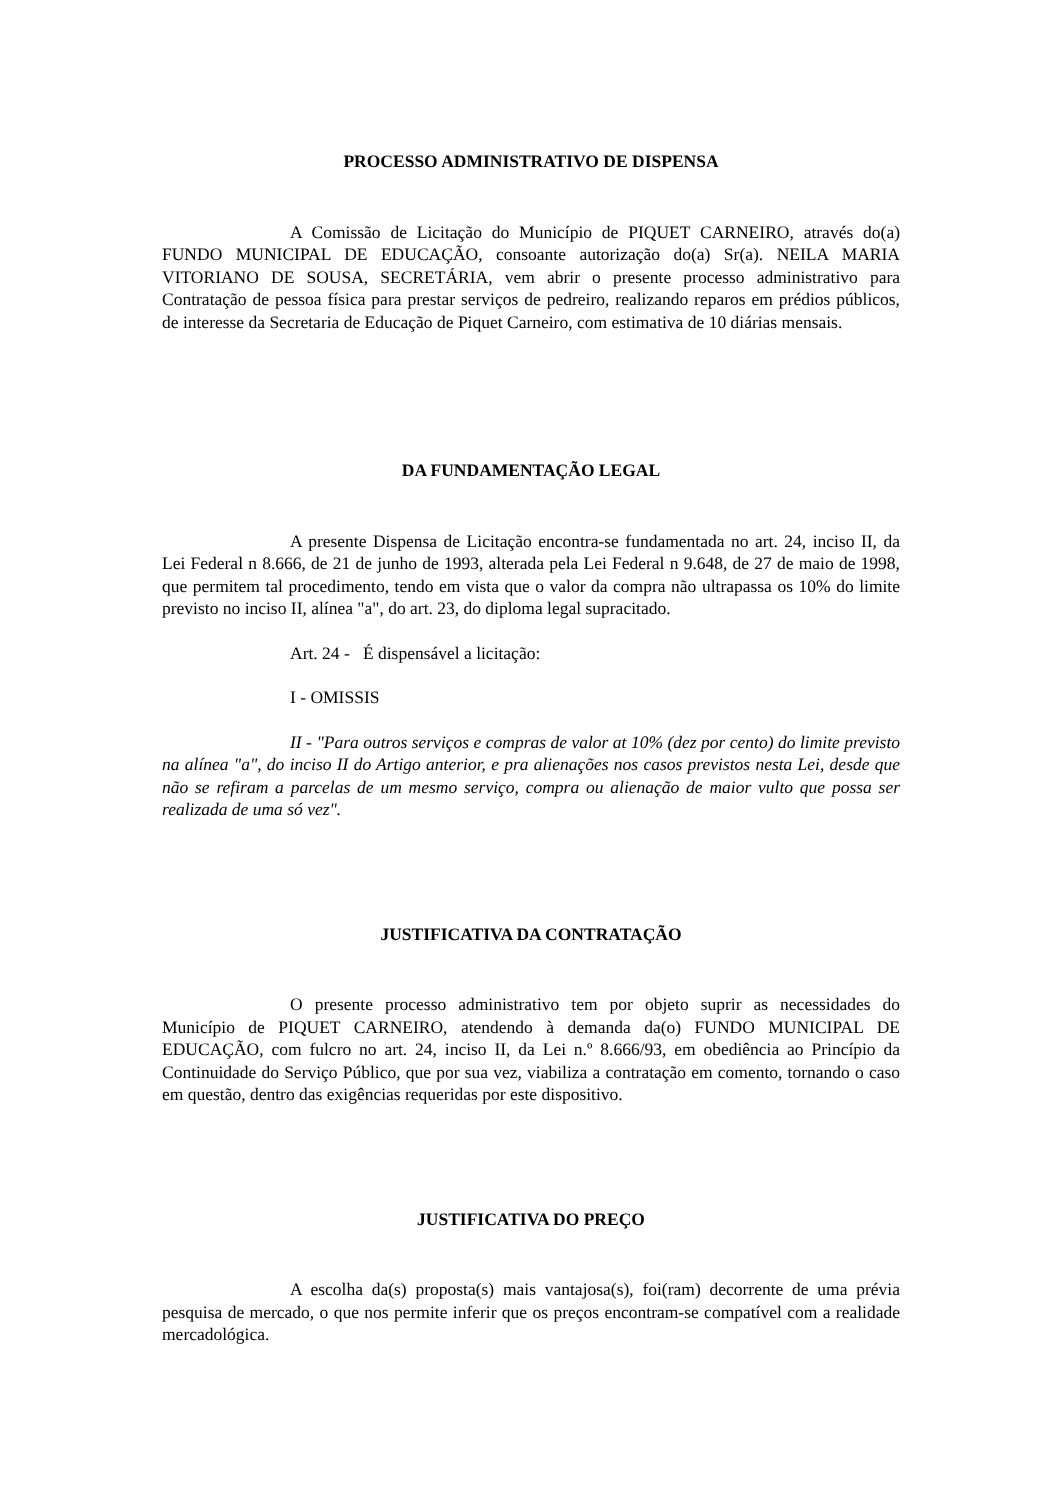PROCESSO ADMINISTRATIVO DE DISPENSA
A Comissão de Licitação do Município de PIQUET CARNEIRO, através do(a) FUNDO MUNICIPAL DE EDUCAÇÃO, consoante autorização do(a) Sr(a). NEILA MARIA VITORIANO DE SOUSA, SECRETÁRIA, vem abrir o presente processo administrativo para Contratação de pessoa física para prestar serviços de pedreiro, realizando reparos em prédios públicos, de interesse da Secretaria de Educação de Piquet Carneiro, com estimativa de 10 diárias mensais.
DA FUNDAMENTAÇÃO LEGAL
A presente Dispensa de Licitação encontra-se fundamentada no art. 24, inciso II, da Lei Federal n 8.666, de 21 de junho de 1993, alterada pela Lei Federal n 9.648, de 27 de maio de 1998, que permitem tal procedimento, tendo em vista que o valor da compra não ultrapassa os 10% do limite previsto no inciso II, alínea "a", do art. 23, do diploma legal supracitado.
Art. 24 - É dispensável a licitação:
I - OMISSIS
II - "Para outros serviços e compras de valor at 10% (dez por cento) do limite previsto na alínea "a", do inciso II do Artigo anterior, e pra alienações nos casos previstos nesta Lei, desde que não se refiram a parcelas de um mesmo serviço, compra ou alienação de maior vulto que possa ser realizada de uma só vez".
JUSTIFICATIVA DA CONTRATAÇÃO
O presente processo administrativo tem por objeto suprir as necessidades do Município de PIQUET CARNEIRO, atendendo à demanda da(o) FUNDO MUNICIPAL DE EDUCAÇÃO, com fulcro no art. 24, inciso II, da Lei n.º 8.666/93, em obediência ao Princípio da Continuidade do Serviço Público, que por sua vez, viabiliza a contratação em comento, tornando o caso em questão, dentro das exigências requeridas por este dispositivo.
JUSTIFICATIVA DO PREÇO
A escolha da(s) proposta(s) mais vantajosa(s), foi(ram) decorrente de uma prévia pesquisa de mercado, o que nos permite inferir que os preços encontram-se compatível com a realidade mercadológica.